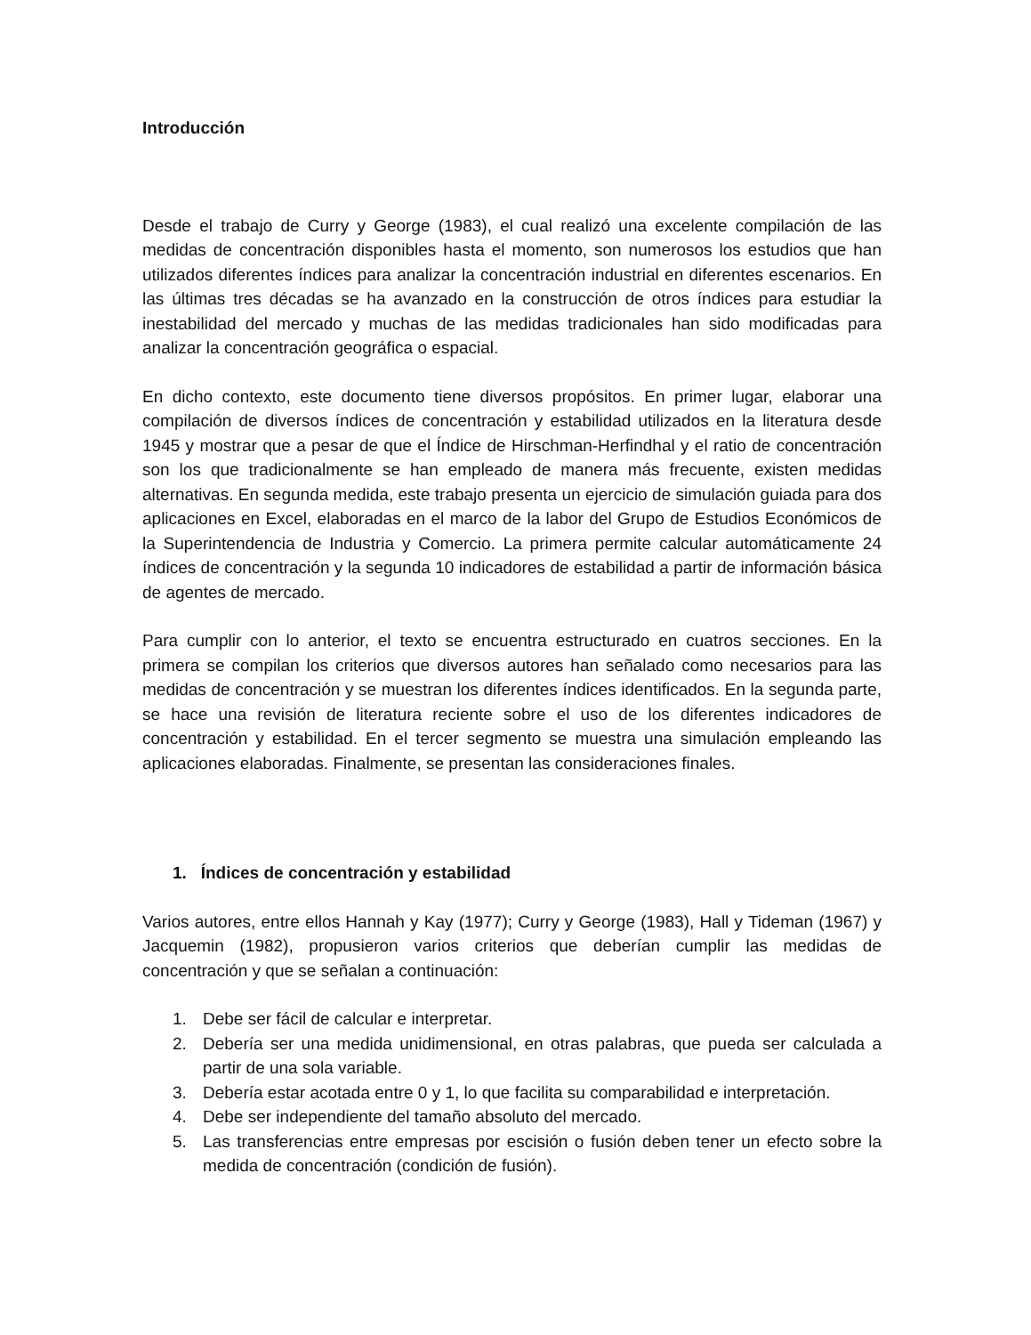Introducción
Desde el trabajo de Curry y George (1983), el cual realizó una excelente compilación de las medidas de concentración disponibles hasta el momento, son numerosos los estudios que han utilizados diferentes índices para analizar la concentración industrial en diferentes escenarios. En las últimas tres décadas se ha avanzado en la construcción de otros índices para estudiar la inestabilidad del mercado y muchas de las medidas tradicionales han sido modificadas para analizar la concentración geográfica o espacial.
En dicho contexto, este documento tiene diversos propósitos. En primer lugar, elaborar una compilación de diversos índices de concentración y estabilidad utilizados en la literatura desde 1945 y mostrar que a pesar de que el Índice de Hirschman-Herfindhal y el ratio de concentración son los que tradicionalmente se han empleado de manera más frecuente, existen medidas alternativas. En segunda medida, este trabajo presenta un ejercicio de simulación guiada para dos aplicaciones en Excel, elaboradas en el marco de la labor del Grupo de Estudios Económicos de la Superintendencia de Industria y Comercio. La primera permite calcular automáticamente 24 índices de concentración y la segunda 10 indicadores de estabilidad a partir de información básica de agentes de mercado.
Para cumplir con lo anterior, el texto se encuentra estructurado en cuatros secciones. En la primera se compilan los criterios que diversos autores han señalado como necesarios para las medidas de concentración y se muestran los diferentes índices identificados. En la segunda parte, se hace una revisión de literatura reciente sobre el uso de los diferentes indicadores de concentración y estabilidad. En el tercer segmento se muestra una simulación empleando las aplicaciones elaboradas. Finalmente, se presentan las consideraciones finales.
1. Índices de concentración y estabilidad
Varios autores, entre ellos Hannah y Kay (1977); Curry y George (1983), Hall y Tideman (1967) y Jacquemin (1982), propusieron varios criterios que deberían cumplir las medidas de concentración y que se señalan a continuación:
1. Debe ser fácil de calcular e interpretar.
2. Debería ser una medida unidimensional, en otras palabras, que pueda ser calculada a partir de una sola variable.
3. Debería estar acotada entre 0 y 1, lo que facilita su comparabilidad e interpretación.
4. Debe ser independiente del tamaño absoluto del mercado.
5. Las transferencias entre empresas por escisión o fusión deben tener un efecto sobre la medida de concentración (condición de fusión).